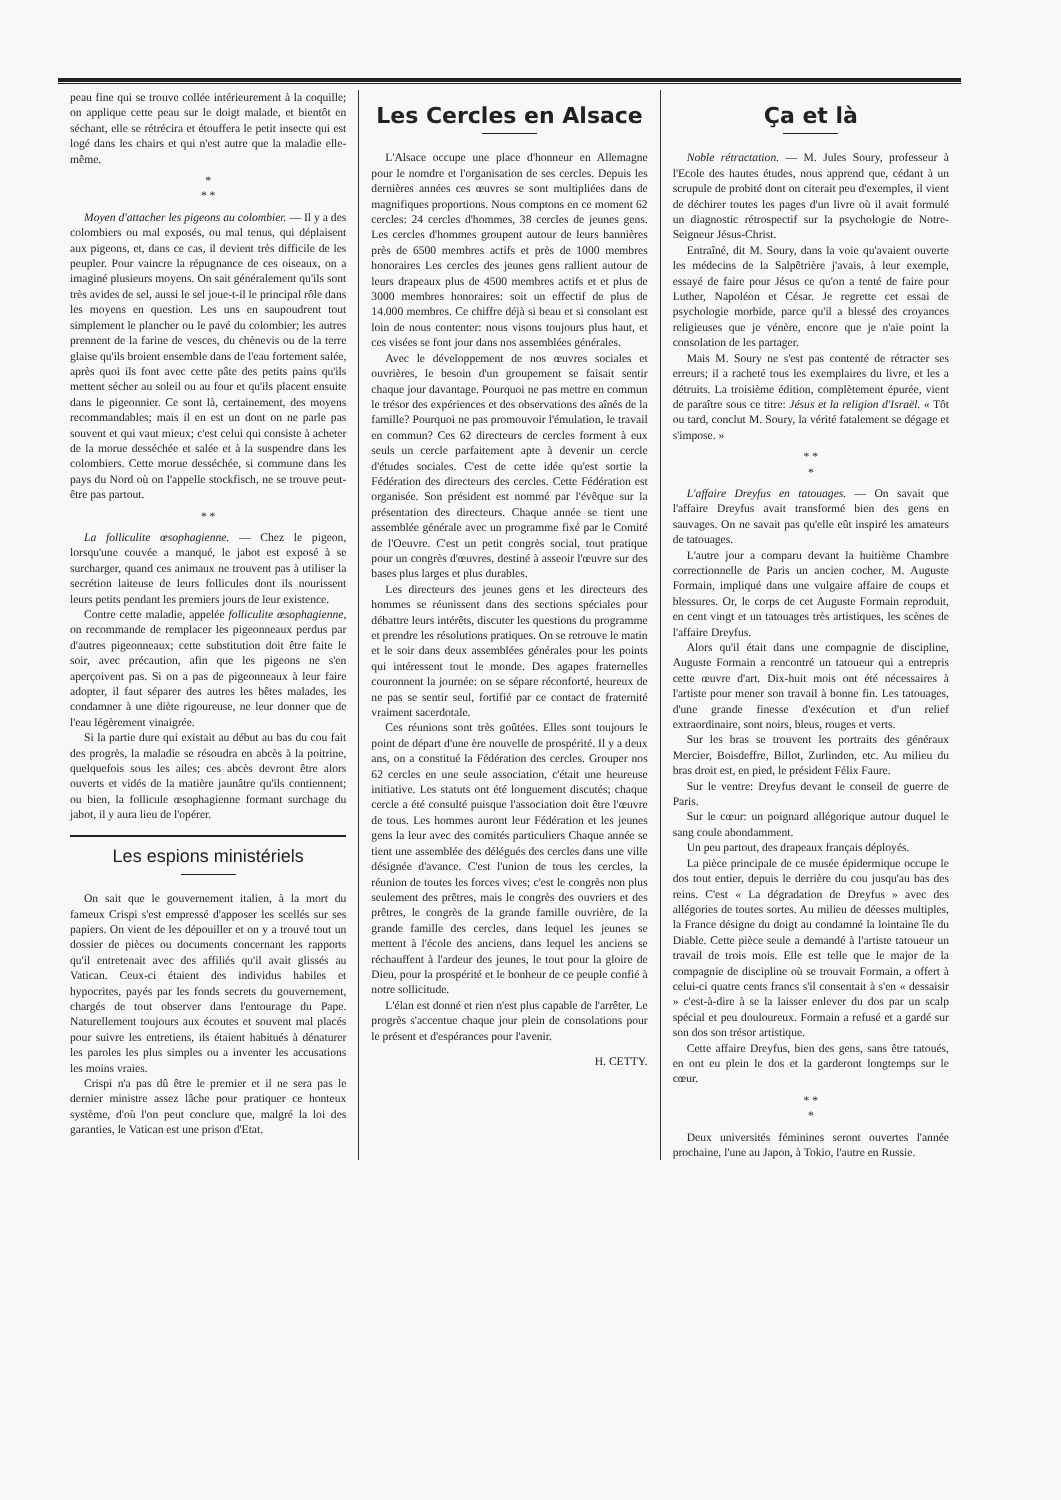peau fine qui se trouve collée intérieurement à la coquille; on applique cette peau sur le doigt malade, et bientôt en séchant, elle se rétrécira et étouffera le petit insecte qui est logé dans les chairs et qui n'est autre que la maladie elle-même.
*
* *
Moyen d'attacher les pigeons au colombier. — Il y a des colombiers ou mal exposés, ou mal tenus, qui déplaisent aux pigeons, et, dans ce cas, il devient très difficile de les peupler. Pour vaincre la répugnance de ces oiseaux, on a imaginé plusieurs moyens. On sait généralement qu'ils sont très avides de sel, aussi le sel joue-t-il le principal rôle dans les moyens en question. Les uns en saupoudrent tout simplement le plancher ou le pavé du colombier; les autres prennent de la farine de vesces, du chènevis ou de la terre glaise qu'ils broient ensemble dans de l'eau fortement salée, après quoi ils font avec cette pâte des petits pains qu'ils mettent sécher au soleil ou au four et qu'ils placent ensuite dans le pigeonnier. Ce sont là, certainement, des moyens recommandables; mais il en est un dont on ne parle pas souvent et qui vaut mieux; c'est celui qui consiste à acheter de la morue desséchée et salée et à la suspendre dans les colombiers. Cette morue desséchée, si commune dans les pays du Nord où on l'appelle stockfisch, ne se trouve peut-être pas partout.
* *
La folliculite œsophagienne. — Chez le pigeon, lorsqu'une couvée a manqué, le jabot est exposé à se surcharger, quand ces animaux ne trouvent pas à utiliser la secrétion laiteuse de leurs follicules dont ils nourissent leurs petits pendant les premiers jours de leur existence.
Contre cette maladie, appelée folliculite œsophagienne, on recommande de remplacer les pigeonneaux perdus par d'autres pigeonneaux; cette substitution doit être faite le soir, avec précaution, afin que les pigeons ne s'en aperçoivent pas. Si on a pas de pigeonneaux à leur faire adopter, il faut séparer des autres les bêtes malades, les condamner à une diète rigoureuse, ne leur donner que de l'eau légèrement vinaigrée.
Si la partie dure qui existait au début au bas du cou fait des progrès, la maladie se résoudra en abcès à la poitrine, quelquefois sous les ailes; ces abcès devront être alors ouverts et vidés de la matière jaunâtre qu'ils contiennent; ou bien, la follicule œsophagienne formant surchage du jabot, il y aura lieu de l'opérer.
Les espions ministériels
On sait que le gouvernement italien, à la mort du fameux Crispi s'est empressé d'apposer les scellés sur ses papiers. On vient de les dépouiller et on y a trouvé tout un dossier de pièces ou documents concernant les rapports qu'il entretenait avec des affiliés qu'il avait glissés au Vatican. Ceux-ci étaient des individus habiles et hypocrites, payés par les fonds secrets du gouvernement, chargés de tout observer dans l'entourage du Pape. Naturellement toujours aux écoutes et souvent mal placés pour suivre les entretiens, ils étaient habitués à dénaturer les paroles les plus simples ou a inventer les accusations les moins vraies.
Crispi n'a pas dû être le premier et il ne sera pas le dernier ministre assez lâche pour pratiquer ce honteux système, d'où l'on peut conclure que, malgré la loi des garanties, le Vatican est une prison d'Etat.
Les Cercles en Alsace
L'Alsace occupe une place d'honneur en Allemagne pour le nomdre et l'organisation de ses cercles. Depuis les dernières années ces œuvres se sont multipliées dans de magnifiques proportions. Nous comptons en ce moment 62 cercles: 24 cercles d'hommes, 38 cercles de jeunes gens. Les cercles d'hommes groupent autour de leurs bannières près de 6500 membres actifs et près de 1000 membres honoraires Les cercles des jeunes gens rallient autour de leurs drapeaux plus de 4500 membres actifs et et plus de 3000 membres honoraires: soit un effectif de plus de 14.000 membres. Ce chiffre déjà si beau et si consolant est loin de nous contenter: nous visons toujours plus haut, et ces visées se font jour dans nos assemblées générales.
Avec le développement de nos œuvres sociales et ouvrières, le besoin d'un groupement se faisait sentir chaque jour davantage. Pourquoi ne pas mettre en commun le trésor des expériences et des observations des aînés de la famille? Pourquoi ne pas promouvoir l'émulation, le travail en commun? Ces 62 directeurs de cercles forment à eux seuls un cercle parfaitement apte à devenir un cercle d'études sociales. C'est de cette idée qu'est sortie la Fédération des directeurs des cercles. Cette Fédération est organisée. Son président est nommé par l'évêque sur la présentation des directeurs. Chaque année se tient une assemblée générale avec un programme fixé par le Comité de l'Oeuvre. C'est un petit congrès social, tout pratique pour un congrès d'œuvres, destiné à asseoir l'œuvre sur des bases plus larges et plus durables.
Les directeurs des jeunes gens et les directeurs des hommes se réunissent dans des sections spéciales pour débattre leurs intérêts, discuter les questions du programme et prendre les résolutions pratiques. On se retrouve le matin et le soir dans deux assemblées générales pour les points qui intéressent tout le monde. Des agapes fraternelles couronnent la journée: on se sépare réconforté, heureux de ne pas se sentir seul, fortifié par ce contact de fraternité vraiment sacerdotale.
Ces réunions sont très goûtées. Elles sont toujours le point de départ d'une ère nouvelle de prospérité. Il y a deux ans, on a constitué la Fédération des cercles. Grouper nos 62 cercles en une seule association, c'était une heureuse initiative. Les statuts ont été longuement discutés; chaque cercle a été consulté puisque l'association doit être l'œuvre de tous. Les hommes auront leur Fédération et les jeunes gens la leur avec des comités particuliers Chaque année se tient une assemblée des délégués des cercles dans une ville désignée d'avance. C'est l'union de tous les cercles, la réunion de toutes les forces vives; c'est le congrès non plus seulement des prêtres, mais le congrès des ouvriers et des prêtres, le congrès de la grande famille ouvrière, de la grande famille des cercles, dans lequel les jeunes se mettent à l'école des anciens, dans lequel les anciens se réchauffent à l'ardeur des jeunes, le tout pour la gloire de Dieu, pour la prospérité et le bonheur de ce peuple confié à notre sollicitude.
L'élan est donné et rien n'est plus capable de l'arrêter. Le progrès s'accentue chaque jour plein de consolations pour le présent et d'espérances pour l'avenir.
H. CETTY.
Ça et là
Noble rétractation. — M. Jules Soury, professeur à l'Ecole des hautes études, nous apprend que, cédant à un scrupule de probité dont on citerait peu d'exemples, il vient de déchirer toutes les pages d'un livre où il avait formulé un diagnostic rétrospectif sur la psychologie de Notre-Seigneur Jésus-Christ.
Entraîné, dit M. Soury, dans la voie qu'avaient ouverte les médecins de la Salpêtrière j'avais, à leur exemple, essayé de faire pour Jésus ce qu'on a tenté de faire pour Luther, Napoléon et César. Je regrette cet essai de psychologie morbide, parce qu'il a blessé des croyances religieuses que je vénère, encore que je n'aie point la consolation de les partager.
Mais M. Soury ne s'est pas contenté de rétracter ses erreurs; il a racheté tous les exemplaires du livre, et les a détruits. La troisième édition, complètement épurée, vient de paraître sous ce titre: Jésus et la religion d'Israël. « Tôt ou tard, conclut M. Soury, la vérité fatalement se dégage et s'impose. »
* *
*
L'affaire Dreyfus en tatouages. — On savait que l'affaire Dreyfus avait transformé bien des gens en sauvages. On ne savait pas qu'elle eût inspiré les amateurs de tatouages.
L'autre jour a comparu devant la huitième Chambre correctionnelle de Paris un ancien cocher, M. Auguste Formain, impliqué dans une vulgaire affaire de coups et blessures. Or, le corps de cet Auguste Formain reproduit, en cent vingt et un tatouages très artistiques, les scènes de l'affaire Dreyfus.
Alors qu'il était dans une compagnie de discipline, Auguste Formain a rencontré un tatoueur qui a entrepris cette œuvre d'art. Dix-huit mois ont été nécessaires à l'artiste pour mener son travail à bonne fin. Les tatouages, d'une grande finesse d'exécution et d'un relief extraordinaire, sont noirs, bleus, rouges et verts.
Sur les bras se trouvent les portraits des généraux Mercier, Boisdeffre, Billot, Zurlinden, etc. Au milieu du bras droit est, en pied, le président Félix Faure.
Sur le ventre: Dreyfus devant le conseil de guerre de Paris.
Sur le cœur: un poignard allégorique autour duquel le sang coule abondamment.
Un peu partout, des drapeaux français déployés.
La pièce principale de ce musée épidermique occupe le dos tout entier, depuis le derrière du cou jusqu'au bas des reins. C'est « La dégradation de Dreyfus » avec des allégories de toutes sortes. Au milieu de déesses multiples, la France désigne du doigt au condamné la lointaine île du Diable. Cette pièce seule a demandé à l'artiste tatoueur un travail de trois mois. Elle est telle que le major de la compagnie de discipline où se trouvait Formain, a offert à celui-ci quatre cents francs s'il consentait à s'en « dessaisir » c'est-à-dire à se la laisser enlever du dos par un scalp spécial et peu douloureux. Formain a refusé et a gardé sur son dos son trésor artistique.
Cette affaire Dreyfus, bien des gens, sans être tatoués, en ont eu plein le dos et la garderont longtemps sur le cœur.
* *
*
Deux universités féminines seront ouvertes l'année prochaine, l'une au Japon, à Tokio, l'autre en Russie.